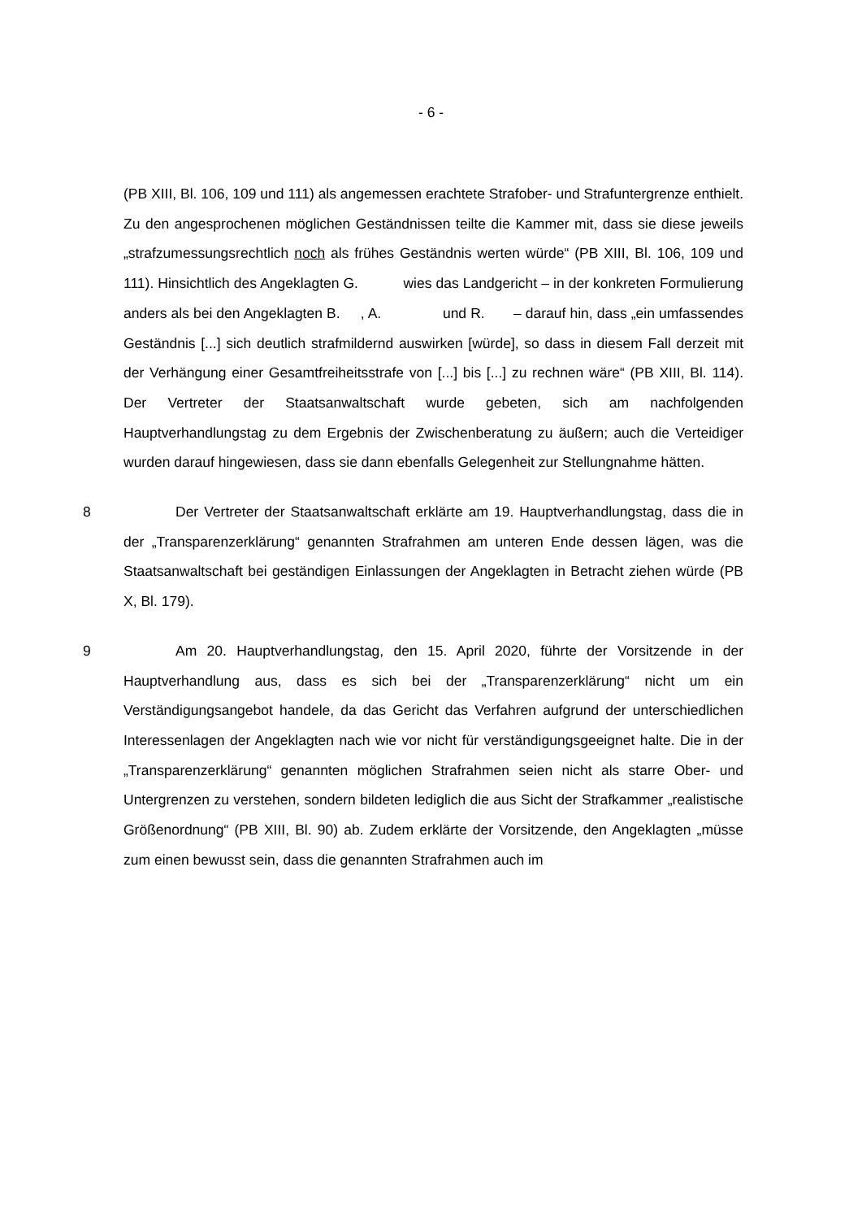- 6 -
(PB XIII, Bl. 106, 109 und 111) als angemessen erachtete Strafober- und Strafuntergrenze enthielt. Zu den angesprochenen möglichen Geständnissen teilte die Kammer mit, dass sie diese jeweils „strafzumessungsrechtlich noch als frühes Geständnis werten würde“ (PB XIII, Bl. 106, 109 und 111). Hinsichtlich des Angeklagten G. wies das Landgericht – in der konkreten Formulierung anders als bei den Angeklagten B. , A. und R. – darauf hin, dass „ein umfassendes Geständnis [...] sich deutlich strafmildernd auswirken [würde], so dass in diesem Fall derzeit mit der Verhängung einer Gesamtfreiheitsstrafe von [...] bis [...] zu rechnen wäre“ (PB XIII, Bl. 114). Der Vertreter der Staatsanwaltschaft wurde gebeten, sich am nachfolgenden Hauptverhandlungstag zu dem Ergebnis der Zwischenberatung zu äußern; auch die Verteidiger wurden darauf hingewiesen, dass sie dann ebenfalls Gelegenheit zur Stellungnahme hätten.
8 Der Vertreter der Staatsanwaltschaft erklärte am 19. Hauptverhandlungstag, dass die in der „Transparenzerklärung“ genannten Strafrahmen am unteren Ende dessen lägen, was die Staatsanwaltschaft bei geständigen Einlassungen der Angeklagten in Betracht ziehen würde (PB X, Bl. 179).
9 Am 20. Hauptverhandlungstag, den 15. April 2020, führte der Vorsitzende in der Hauptverhandlung aus, dass es sich bei der „Transparenzerklärung“ nicht um ein Verständigungsangebot handele, da das Gericht das Verfahren aufgrund der unterschiedlichen Interessenlagen der Angeklagten nach wie vor nicht für verständigungsgeeignet halte. Die in der „Transparenzerklärung“ genannten möglichen Strafrahmen seien nicht als starre Ober- und Untergrenzen zu verstehen, sondern bildeten lediglich die aus Sicht der Strafkammer „realistische Größenordnung“ (PB XIII, Bl. 90) ab. Zudem erklärte der Vorsitzende, den Angeklagten „müsse zum einen bewusst sein, dass die genannten Strafrahmen auch im